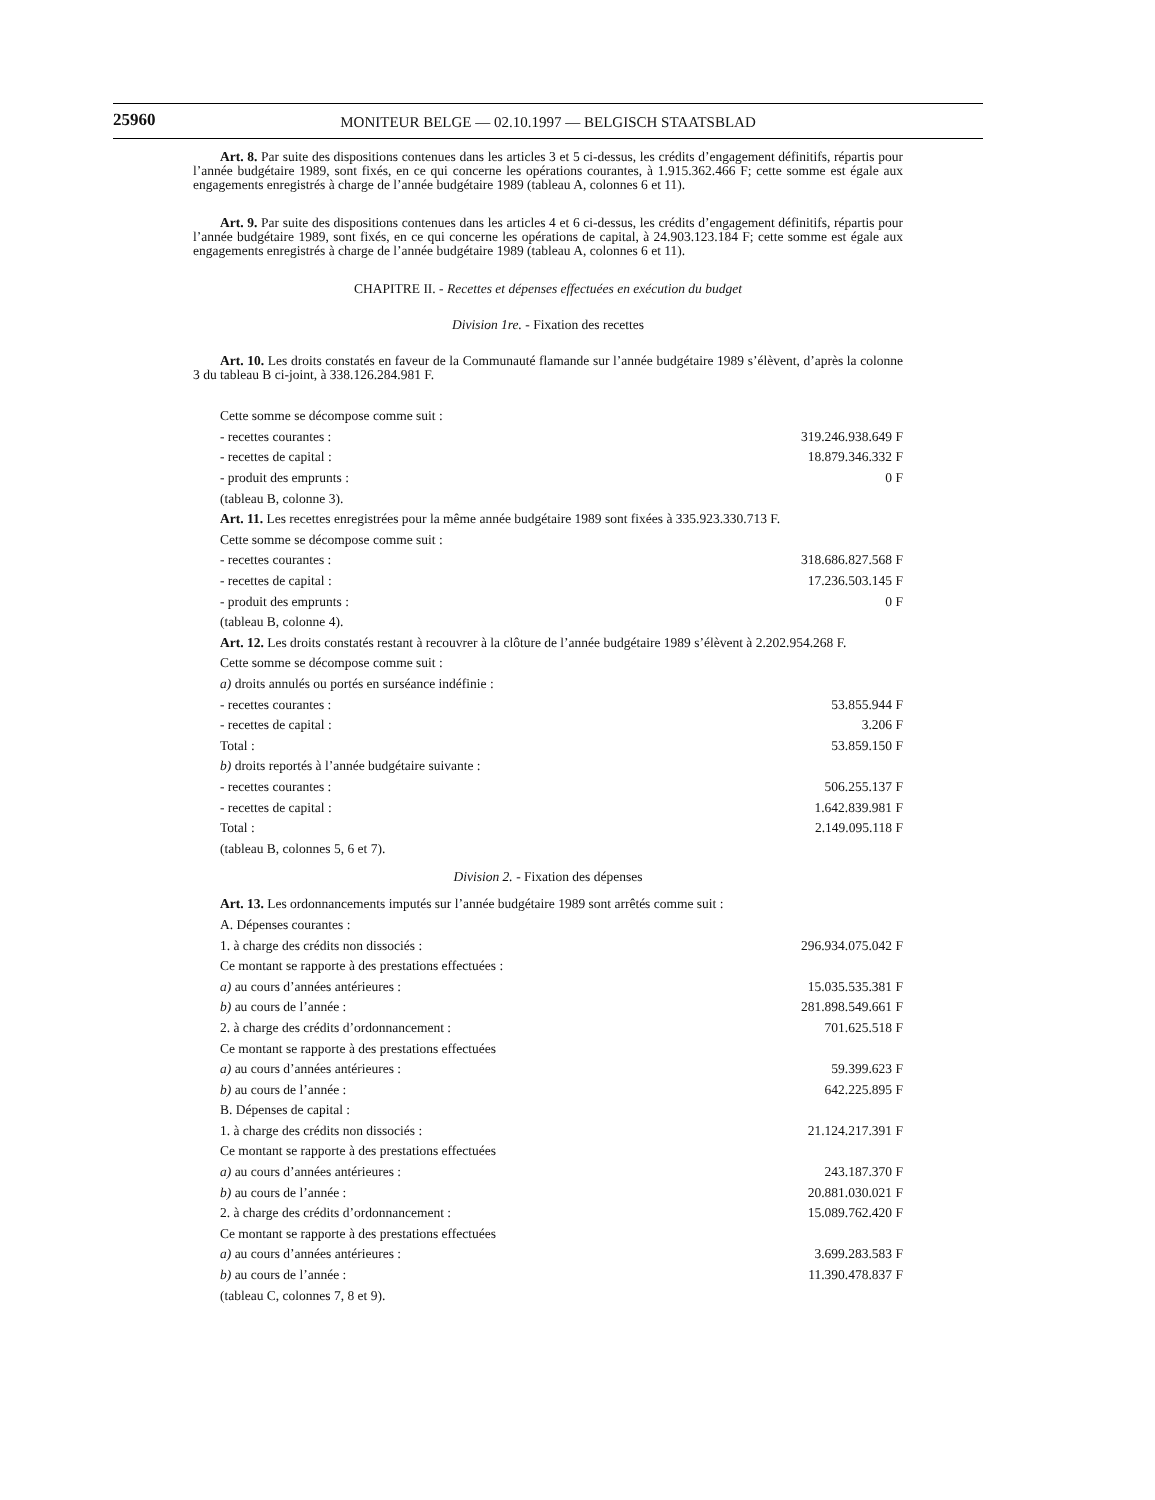25960
MONITEUR BELGE — 02.10.1997 — BELGISCH STAATSBLAD
Art. 8. Par suite des dispositions contenues dans les articles 3 et 5 ci-dessus, les crédits d’engagement définitifs, répartis pour l’année budgétaire 1989, sont fixés, en ce qui concerne les opérations courantes, à 1.915.362.466 F; cette somme est égale aux engagements enregistrés à charge de l’année budgétaire 1989 (tableau A, colonnes 6 et 11).
Art. 9. Par suite des dispositions contenues dans les articles 4 et 6 ci-dessus, les crédits d’engagement définitifs, répartis pour l’année budgétaire 1989, sont fixés, en ce qui concerne les opérations de capital, à 24.903.123.184 F; cette somme est égale aux engagements enregistrés à charge de l’année budgétaire 1989 (tableau A, colonnes 6 et 11).
CHAPITRE II. - Recettes et dépenses effectuées en exécution du budget
Division 1re. - Fixation des recettes
Art. 10. Les droits constatés en faveur de la Communauté flamande sur l’année budgétaire 1989 s’élèvent, d’après la colonne 3 du tableau B ci-joint, à 338.126.284.981 F.
| Cette somme se décompose comme suit : | |
| - recettes courantes : | 319.246.938.649 F |
| - recettes de capital : | 18.879.346.332 F |
| - produit des emprunts : | 0 F |
| (tableau B, colonne 3). | |
| Art. 11. Les recettes enregistrées pour la même année budgétaire 1989 sont fixées à 335.923.330.713 F. | |
| Cette somme se décompose comme suit : | |
| - recettes courantes : | 318.686.827.568 F |
| - recettes de capital : | 17.236.503.145 F |
| - produit des emprunts : | 0 F |
| (tableau B, colonne 4). | |
| Art. 12. Les droits constatés restant à recouvrer à la clôture de l’année budgétaire 1989 s’élèvent à 2.202.954.268 F. | |
| Cette somme se décompose comme suit : | |
| a) droits annulés ou portés en surséance indéfinie : | |
| - recettes courantes : | 53.855.944 F |
| - recettes de capital : | 3.206 F |
| Total : | 53.859.150 F |
| b) droits reportés à l’année budgétaire suivante : | |
| - recettes courantes : | 506.255.137 F |
| - recettes de capital : | 1.642.839.981 F |
| Total : | 2.149.095.118 F |
| (tableau B, colonnes 5, 6 et 7). | |
| Division 2. - Fixation des dépenses | |
| Art. 13. Les ordonnancements imputés sur l’année budgétaire 1989 sont arrêtés comme suit : | |
| A. Dépenses courantes : | |
| 1. à charge des crédits non dissociés : | 296.934.075.042 F |
| Ce montant se rapporte à des prestations effectuées : | |
| a) au cours d’années antérieures : | 15.035.535.381 F |
| b) au cours de l’année : | 281.898.549.661 F |
| 2. à charge des crédits d’ordonnancement : | 701.625.518 F |
| Ce montant se rapporte à des prestations effectuées | |
| a) au cours d’années antérieures : | 59.399.623 F |
| b) au cours de l’année : | 642.225.895 F |
| B. Dépenses de capital : | |
| 1. à charge des crédits non dissociés : | 21.124.217.391 F |
| Ce montant se rapporte à des prestations effectuées | |
| a) au cours d’années antérieures : | 243.187.370 F |
| b) au cours de l’année : | 20.881.030.021 F |
| 2. à charge des crédits d’ordonnancement : | 15.089.762.420 F |
| Ce montant se rapporte à des prestations effectuées | |
| a) au cours d’années antérieures : | 3.699.283.583 F |
| b) au cours de l’année : | 11.390.478.837 F |
| (tableau C, colonnes 7, 8 et 9). | |